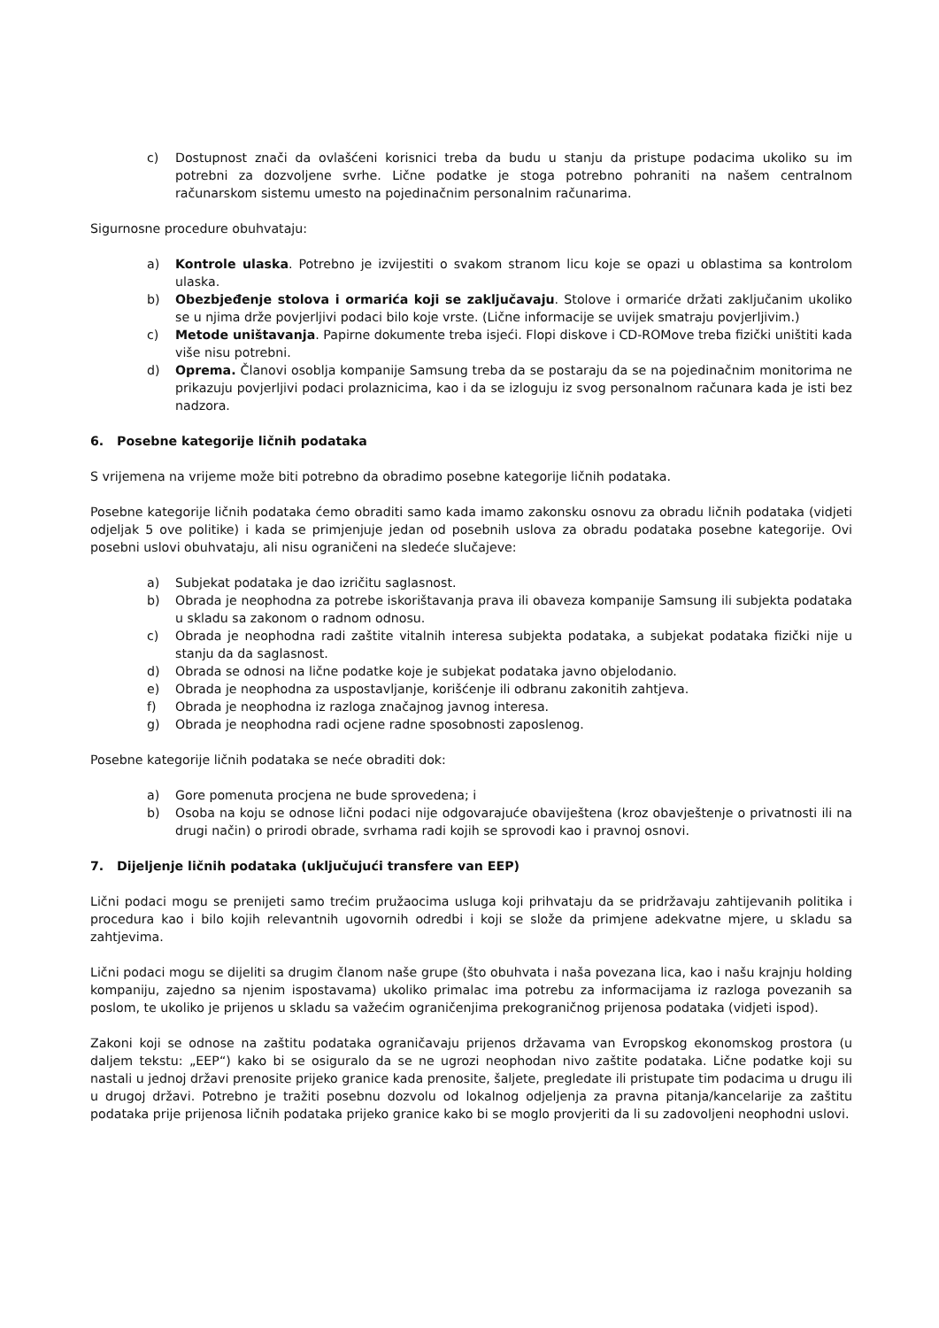c) Dostupnost znači da ovlašćeni korisnici treba da budu u stanju da pristupe podacima ukoliko su im potrebni za dozvoljene svrhe. Lične podatke je stoga potrebno pohraniti na našem centralnom računarskom sistemu umesto na pojedinačnim personalnim računarima.
Sigurnosne procedure obuhvataju:
a) Kontrole ulaska. Potrebno je izvijestiti o svakom stranom licu koje se opazi u oblastima sa kontrolom ulaska.
b) Obezbjeđenje stolova i ormarića koji se zaključavaju. Stolove i ormariće držati zaključanim ukoliko se u njima drže povjerljivi podaci bilo koje vrste. (Lične informacije se uvijek smatraju povjerljivim.)
c) Metode uništavanja. Papirne dokumente treba isjeći. Flopi diskove i CD-ROMove treba fizički uništiti kada više nisu potrebni.
d) Oprema. Članovi osoblja kompanije Samsung treba da se postaraju da se na pojedinačnim monitorima ne prikazuju povjerljivi podaci prolaznicima, kao i da se izloguju iz svog personalnom računara kada je isti bez nadzora.
6. Posebne kategorije ličnih podataka
S vrijemena na vrijeme može biti potrebno da obradimo posebne kategorije ličnih podataka.
Posebne kategorije ličnih podataka ćemo obraditi samo kada imamo zakonsku osnovu za obradu ličnih podataka (vidjeti odjeljak 5 ove politike) i kada se primjenjuje jedan od posebnih uslova za obradu podataka posebne kategorije. Ovi posebni uslovi obuhvataju, ali nisu ograničeni na sledeće slučajeve:
a) Subjekat podataka je dao izričitu saglasnost.
b) Obrada je neophodna za potrebe iskorištavanja prava ili obaveza kompanije Samsung ili subjekta podataka u skladu sa zakonom o radnom odnosu.
c) Obrada je neophodna radi zaštite vitalnih interesa subjekta podataka, a subjekat podataka fizički nije u stanju da da saglasnost.
d) Obrada se odnosi na lične podatke koje je subjekat podataka javno objelodanio.
e) Obrada je neophodna za uspostavljanje, korišćenje ili odbranu zakonitih zahtjeva.
f) Obrada je neophodna iz razloga značajnog javnog interesa.
g) Obrada je neophodna radi ocjene radne sposobnosti zaposlenog.
Posebne kategorije ličnih podataka se neće obraditi dok:
a) Gore pomenuta procjena ne bude sprovedena; i
b) Osoba na koju se odnose lični podaci nije odgovarajuće obaviještena (kroz obavještenje o privatnosti ili na drugi način) o prirodi obrade, svrhama radi kojih se sprovodi kao i pravnoj osnovi.
7. Dijeljenje ličnih podataka (uključujući transfere van EEP)
Lični podaci mogu se prenijeti samo trećim pružaocima usluga koji prihvataju da se pridržavaju zahtijevanih politika i procedura kao i bilo kojih relevantnih ugovornih odredbi i koji se slože da primjene adekvatne mjere, u skladu sa zahtjevima.
Lični podaci mogu se dijeliti sa drugim članom naše grupe (što obuhvata i naša povezana lica, kao i našu krajnju holding kompaniju, zajedno sa njenim ispostavama) ukoliko primalac ima potrebu za informacijama iz razloga povezanih sa poslom, te ukoliko je prijenos u skladu sa važećim ograničenjima prekograničnog prijenosa podataka (vidjeti ispod).
Zakoni koji se odnose na zaštitu podataka ograničavaju prijenos državama van Evropskog ekonomskog prostora (u daljem tekstu: „EEP“) kako bi se osiguralo da se ne ugrozi neophodan nivo zaštite podataka. Lične podatke koji su nastali u jednoj državi prenosite prijeko granice kada prenosite, šaljete, pregledate ili pristupate tim podacima u drugu ili u drugoj državi. Potrebno je tražiti posebnu dozvolu od lokalnog odjeljenja za pravna pitanja/kancelarije za zaštitu podataka prije prijenosa ličnih podataka prijeko granice kako bi se moglo provjeriti da li su zadovoljeni neophodni uslovi.